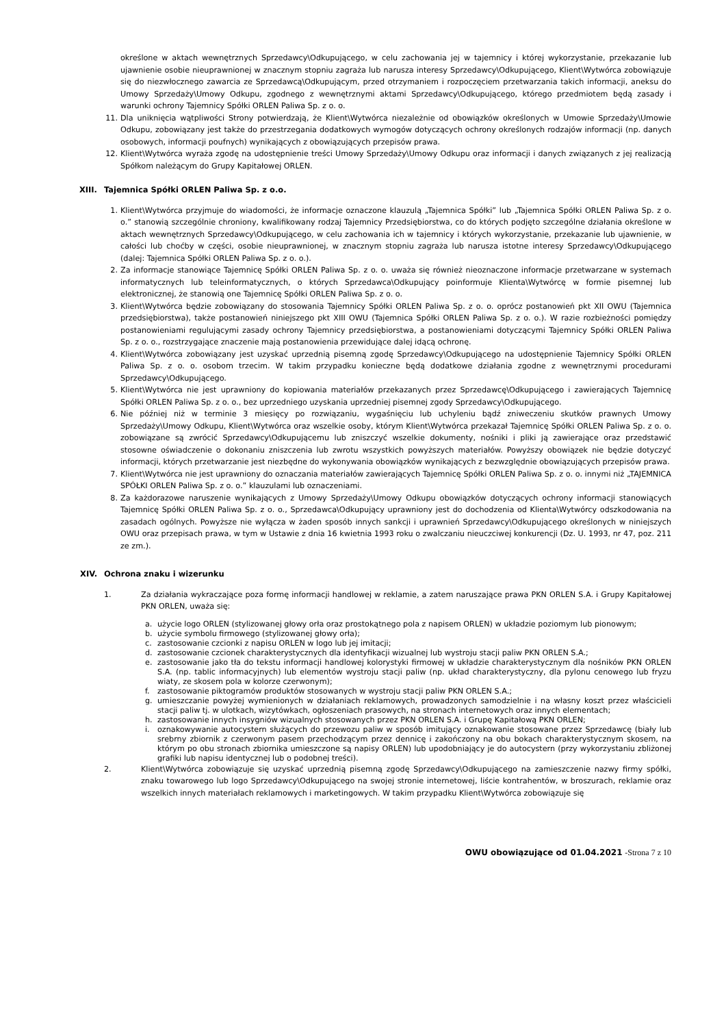określone w aktach wewnętrznych Sprzedawcy\Odkupującego, w celu zachowania jej w tajemnicy i której wykorzystanie, przekazanie lub ujawnienie osobie nieuprawnionej w znacznym stopniu zagraża lub narusza interesy Sprzedawcy\Odkupującego, Klient\Wytwórca zobowiązuje się do niezwłocznego zawarcia ze Sprzedawcą\Odkupującym, przed otrzymaniem i rozpoczęciem przetwarzania takich informacji, aneksu do Umowy Sprzedaży\Umowy Odkupu, zgodnego z wewnętrznymi aktami Sprzedawcy\Odkupującego, którego przedmiotem będą zasady i warunki ochrony Tajemnicy Spółki ORLEN Paliwa Sp. z o. o.
11.
Dla uniknięcia wątpliwości Strony potwierdzają, że Klient\Wytwórca niezależnie od obowiązków określonych w Umowie Sprzedaży\Umowie Odkupu, zobowiązany jest także do przestrzegania dodatkowych wymogów dotyczących ochrony określonych rodzajów informacji (np. danych osobowych, informacji poufnych) wynikających z obowiązujących przepisów prawa.
12.
Klient\Wytwórca wyraża zgodę na udostępnienie treści Umowy Sprzedaży\Umowy Odkupu oraz informacji i danych związanych z jej realizacją Spółkom należącym do Grupy Kapitałowej ORLEN.
XIII. Tajemnica Spółki ORLEN Paliwa Sp. z o.o.
1. Klient\Wytwórca przyjmuje do wiadomości, że informacje oznaczone klauzulą „Tajemnica Spółki” lub „Tajemnica Spółki ORLEN Paliwa Sp. z o. o.” stanowią szczególnie chroniony, kwalifikowany rodzaj Tajemnicy Przedsiębiorstwa, co do których podjęto szczególne działania określone w aktach wewnętrznych Sprzedawcy\Odkupującego, w celu zachowania ich w tajemnicy i których wykorzystanie, przekazanie lub ujawnienie, w całości lub choćby w części, osobie nieuprawnionej, w znacznym stopniu zagraża lub narusza istotne interesy Sprzedawcy\Odkupującego (dalej: Tajemnica Spółki ORLEN Paliwa Sp. z o. o.).
2. Za informacje stanowiące Tajemnicę Spółki ORLEN Paliwa Sp. z o. o. uważa się również nieoznaczone informacje przetwarzane w systemach informatycznych lub teleinformatycznych, o których Sprzedawca\Odkupujący poinformuje Klienta\Wytwórcę w formie pisemnej lub elektronicznej, że stanowią one Tajemnicę Spółki ORLEN Paliwa Sp. z o. o.
3. Klient\Wytwórca będzie zobowiązany do stosowania Tajemnicy Spółki ORLEN Paliwa Sp. z o. o. oprócz postanowień pkt XII OWU (Tajemnica przedsiębiorstwa), także postanowień niniejszego pkt XIII OWU (Tajemnica Spółki ORLEN Paliwa Sp. z o. o.). W razie rozbieżności pomiędzy postanowieniami regulującymi zasady ochrony Tajemnicy przedsiębiorstwa, a postanowieniami dotyczącymi Tajemnicy Spółki ORLEN Paliwa Sp. z o. o., rozstrzygające znaczenie mają postanowienia przewidujące dalej idącą ochronę.
4. Klient\Wytwórca zobowiązany jest uzyskać uprzednią pisemną zgodę Sprzedawcy\Odkupującego na udostępnienie Tajemnicy Spółki ORLEN Paliwa Sp. z o. o. osobom trzecim. W takim przypadku konieczne będą dodatkowe działania zgodne z wewnętrznymi procedurami Sprzedawcy\Odkupującego.
5. Klient\Wytwórca nie jest uprawniony do kopiowania materiałów przekazanych przez Sprzedawcę\Odkupującego i zawierających Tajemnicę Spółki ORLEN Paliwa Sp. z o. o., bez uprzedniego uzyskania uprzedniej pisemnej zgody Sprzedawcy\Odkupującego.
6. Nie później niż w terminie 3 miesięcy po rozwiązaniu, wygaśnięciu lub uchyleniu bądź zniweczeniu skutków prawnych Umowy Sprzedaży\Umowy Odkupu, Klient\Wytwórca oraz wszelkie osoby, którym Klient\Wytwórca przekazał Tajemnicę Spółki ORLEN Paliwa Sp. z o. o. zobowiązane są zwrócić Sprzedawcy\Odkupującemu lub zniszczyć wszelkie dokumenty, nośniki i pliki ją zawierające oraz przedstawić stosowne oświadczenie o dokonaniu zniszczenia lub zwrotu wszystkich powyższych materiałów. Powyższy obowiązek nie będzie dotyczyć informacji, których przetwarzanie jest niezbędne do wykonywania obowiązków wynikających z bezwzględnie obowiązujących przepisów prawa.
7. Klient\Wytwórca nie jest uprawniony do oznaczania materiałów zawierających Tajemnicę Spółki ORLEN Paliwa Sp. z o. o. innymi niż „TAJEMNICA SPÓŁKI ORLEN Paliwa Sp. z o. o.” klauzulami lub oznaczeniami.
8. Za każdorazowe naruszenie wynikających z Umowy Sprzedaży\Umowy Odkupu obowiązków dotyczących ochrony informacji stanowiących Tajemnicę Spółki ORLEN Paliwa Sp. z o. o., Sprzedawca\Odkupujący uprawniony jest do dochodzenia od Klienta\Wytwórcy odszkodowania na zasadach ogólnych. Powyższe nie wyłącza w żaden sposób innych sankcji i uprawnień Sprzedawcy\Odkupującego określonych w niniejszych OWU oraz przepisach prawa, w tym w Ustawie z dnia 16 kwietnia 1993 roku o zwalczaniu nieuczciwej konkurencji (Dz. U. 1993, nr 47, poz. 211 ze zm.).
XIV. Ochrona znaku i wizerunku
1. Za działania wykraczające poza formę informacji handlowej w reklamie, a zatem naruszające prawa PKN ORLEN S.A. i Grupy Kapitałowej PKN ORLEN, uważa się:
a. użycie logo ORLEN (stylizowanej głowy orła oraz prostokątnego pola z napisem ORLEN) w układzie poziomym lub pionowym;
b. użycie symbolu firmowego (stylizowanej głowy orła);
c. zastosowanie czcionki z napisu ORLEN w logo lub jej imitacji;
d. zastosowanie czcionek charakterystycznych dla identyfikacji wizualnej lub wystroju stacji paliw PKN ORLEN S.A.;
e. zastosowanie jako tła do tekstu informacji handlowej kolorystyki firmowej w układzie charakterystycznym dla nośników PKN ORLEN S.A. (np. tablic informacyjnych) lub elementów wystroju stacji paliw (np. układ charakterystyczny, dla pylonu cenowego lub fryzu wiaty, ze skosem pola w kolorze czerwonym);
f. zastosowanie piktogramów produktów stosowanych w wystroju stacji paliw PKN ORLEN S.A.;
g. umieszczanie powyżej wymienionych w działaniach reklamowych, prowadzonych samodzielnie i na własny koszt przez właścicieli stacji paliw tj. w ulotkach, wizytówkach, ogłoszeniach prasowych, na stronach internetowych oraz innych elementach;
h. zastosowanie innych insygniów wizualnych stosowanych przez PKN ORLEN S.A. i Grupę Kapitałową PKN ORLEN;
i. oznakowywanie autocystern służących do przewozu paliw w sposób imitujący oznakowanie stosowane przez Sprzedawcę (biały lub srebrny zbiornik z czerwonym pasem przechodzącym przez dennicę i zakończony na obu bokach charakterystycznym skosem, na którym po obu stronach zbiornika umieszczone są napisy ORLEN) lub upodobniający je do autocystern (przy wykorzystaniu zbliżonej grafiki lub napisu identycznej lub o podobnej treści).
2. Klient\Wytwórca zobowiązuje się uzyskać uprzednią pisemną zgodę Sprzedawcy\Odkupującego na zamieszczenie nazwy firmy spółki, znaku towarowego lub logo Sprzedawcy\Odkupującego na swojej stronie internetowej, liście kontrahentów, w broszurach, reklamie oraz wszelkich innych materiałach reklamowych i marketingowych. W takim przypadku Klient\Wytwórca zobowiązuje się
OWU obowiązujące od 01.04.2021 -Strona 7 z 10